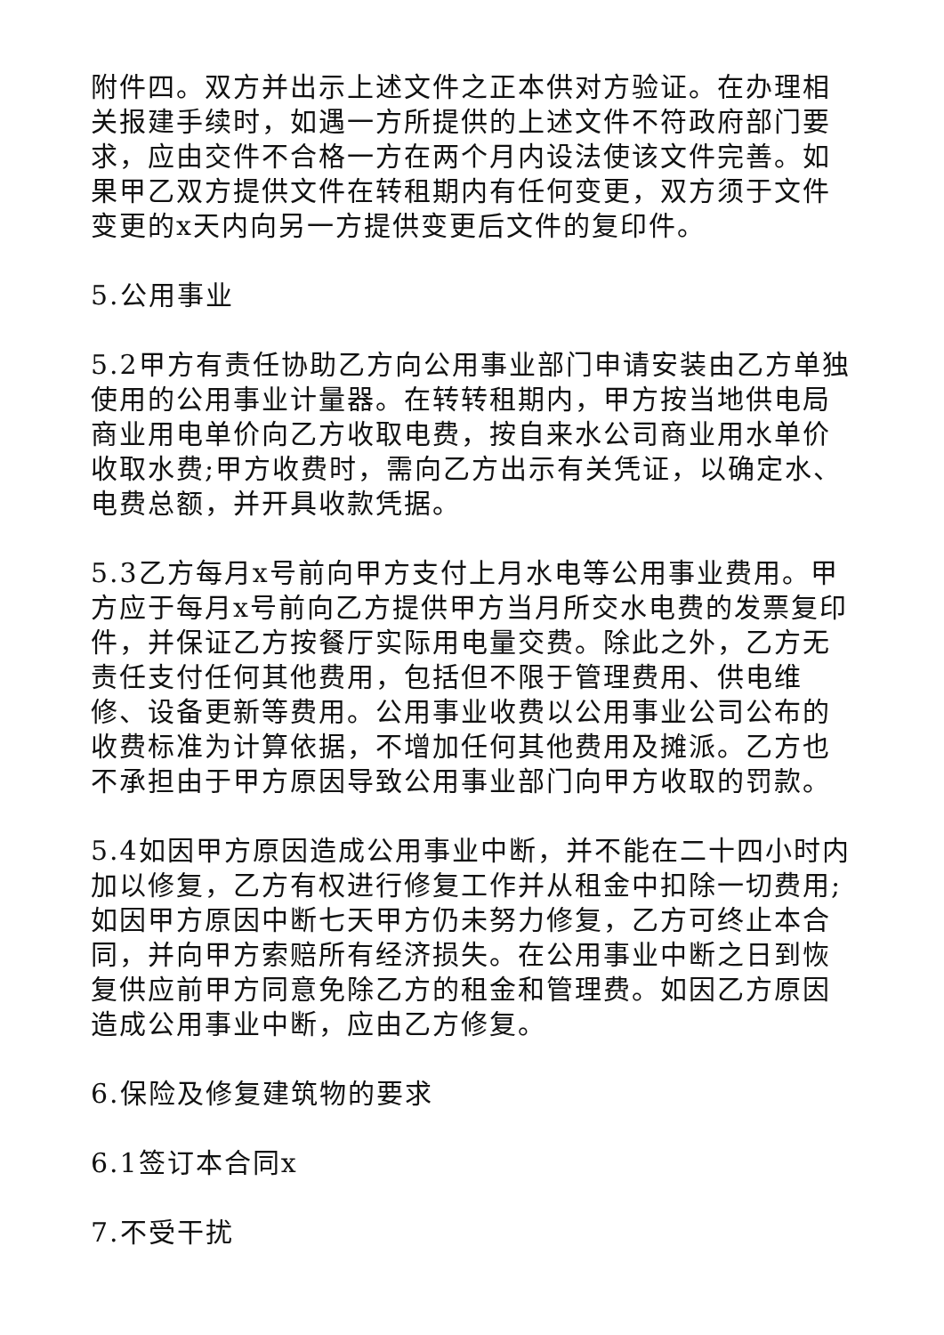附件四。双方并出示上述文件之正本供对方验证。在办理相关报建手续时，如遇一方所提供的上述文件不符政府部门要求，应由交件不合格一方在两个月内设法使该文件完善。如果甲乙双方提供文件在转租期内有任何变更，双方须于文件变更的x天内向另一方提供变更后文件的复印件。
5.公用事业
5.2甲方有责任协助乙方向公用事业部门申请安装由乙方单独使用的公用事业计量器。在转转租期内，甲方按当地供电局商业用电单价向乙方收取电费，按自来水公司商业用水单价收取水费;甲方收费时，需向乙方出示有关凭证，以确定水、电费总额，并开具收款凭据。
5.3乙方每月x号前向甲方支付上月水电等公用事业费用。甲方应于每月x号前向乙方提供甲方当月所交水电费的发票复印件，并保证乙方按餐厅实际用电量交费。除此之外，乙方无责任支付任何其他费用，包括但不限于管理费用、供电维修、设备更新等费用。公用事业收费以公用事业公司公布的收费标准为计算依据，不增加任何其他费用及摊派。乙方也不承担由于甲方原因导致公用事业部门向甲方收取的罚款。
5.4如因甲方原因造成公用事业中断，并不能在二十四小时内加以修复，乙方有权进行修复工作并从租金中扣除一切费用;如因甲方原因中断七天甲方仍未努力修复，乙方可终止本合同，并向甲方索赔所有经济损失。在公用事业中断之日到恢复供应前甲方同意免除乙方的租金和管理费。如因乙方原因造成公用事业中断，应由乙方修复。
6.保险及修复建筑物的要求
6.1签订本合同x
7.不受干扰